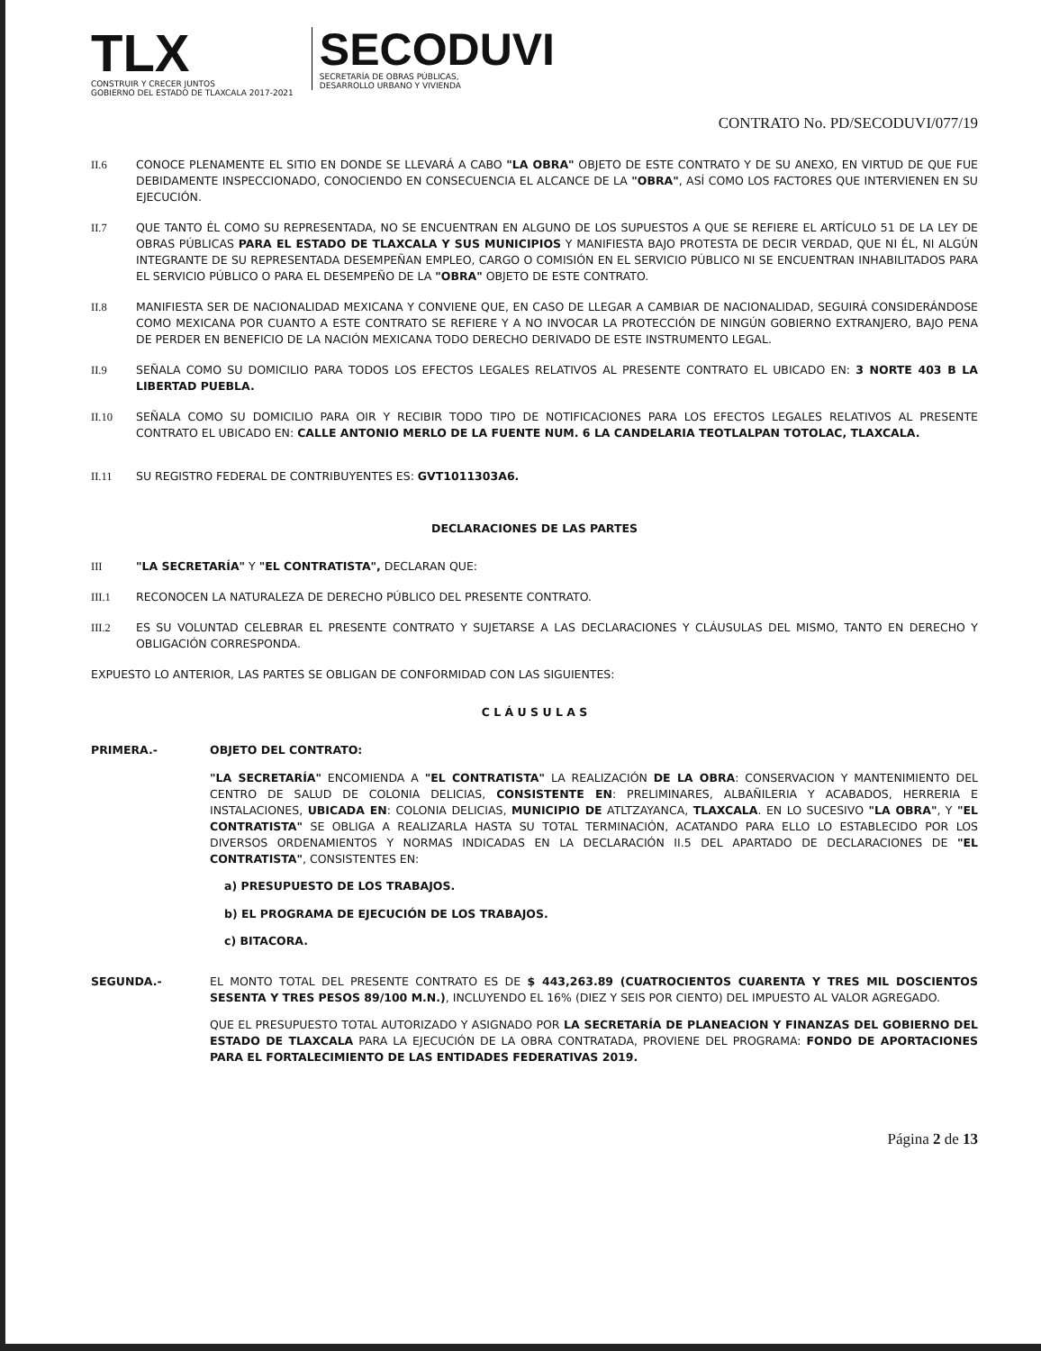TLX
CONSTRUIR Y CRECER JUNTOS
GOBIERNO DEL ESTADO DE TLAXCALA 2017-2021
SECODUVI
SECRETARÍA DE OBRAS PÚBLICAS,
DESARROLLO URBANO Y VIVIENDA
CONTRATO No. PD/SECODUVI/077/19
II.6 CONOCE PLENAMENTE EL SITIO EN DONDE SE LLEVARÁ A CABO "LA OBRA" OBJETO DE ESTE CONTRATO Y DE SU ANEXO, EN VIRTUD DE QUE FUE DEBIDAMENTE INSPECCIONADO, CONOCIENDO EN CONSECUENCIA EL ALCANCE DE LA "OBRA", ASÍ COMO LOS FACTORES QUE INTERVIENEN EN SU EJECUCIÓN.
II.7 QUE TANTO ÉL COMO SU REPRESENTADA, NO SE ENCUENTRAN EN ALGUNO DE LOS SUPUESTOS A QUE SE REFIERE EL ARTÍCULO 51 DE LA LEY DE OBRAS PÚBLICAS PARA EL ESTADO DE TLAXCALA Y SUS MUNICIPIOS Y MANIFIESTA BAJO PROTESTA DE DECIR VERDAD, QUE NI ÉL, NI ALGÚN INTEGRANTE DE SU REPRESENTADA DESEMPEÑAN EMPLEO, CARGO O COMISIÓN EN EL SERVICIO PÚBLICO NI SE ENCUENTRAN INHABILITADOS PARA EL SERVICIO PÚBLICO O PARA EL DESEMPEÑO DE LA "OBRA" OBJETO DE ESTE CONTRATO.
II.8 MANIFIESTA SER DE NACIONALIDAD MEXICANA Y CONVIENE QUE, EN CASO DE LLEGAR A CAMBIAR DE NACIONALIDAD, SEGUIRÁ CONSIDERÁNDOSE COMO MEXICANA POR CUANTO A ESTE CONTRATO SE REFIERE Y A NO INVOCAR LA PROTECCIÓN DE NINGÚN GOBIERNO EXTRANJERO, BAJO PENA DE PERDER EN BENEFICIO DE LA NACIÓN MEXICANA TODO DERECHO DERIVADO DE ESTE INSTRUMENTO LEGAL.
II.9 SEÑALA COMO SU DOMICILIO PARA TODOS LOS EFECTOS LEGALES RELATIVOS AL PRESENTE CONTRATO EL UBICADO EN: 3 NORTE 403 B LA LIBERTAD PUEBLA.
II.10 SEÑALA COMO SU DOMICILIO PARA OIR Y RECIBIR TODO TIPO DE NOTIFICACIONES PARA LOS EFECTOS LEGALES RELATIVOS AL PRESENTE CONTRATO EL UBICADO EN: CALLE ANTONIO MERLO DE LA FUENTE NUM. 6 LA CANDELARIA TEOTLALPAN TOTOLAC, TLAXCALA.
II.11 SU REGISTRO FEDERAL DE CONTRIBUYENTES ES: GVT1011303A6.
DECLARACIONES DE LAS PARTES
III "LA SECRETARÍA" Y "EL CONTRATISTA", DECLARAN QUE:
III.1 RECONOCEN LA NATURALEZA DE DERECHO PÚBLICO DEL PRESENTE CONTRATO.
III.2 ES SU VOLUNTAD CELEBRAR EL PRESENTE CONTRATO Y SUJETARSE A LAS DECLARACIONES Y CLÁUSULAS DEL MISMO, TANTO EN DERECHO Y OBLIGACIÓN CORRESPONDA.
EXPUESTO LO ANTERIOR, LAS PARTES SE OBLIGAN DE CONFORMIDAD CON LAS SIGUIENTES:
C L Á U S U L A S
PRIMERA.- OBJETO DEL CONTRATO:
"LA SECRETARÍA" ENCOMIENDA A "EL CONTRATISTA" LA REALIZACIÓN DE LA OBRA: CONSERVACION Y MANTENIMIENTO DEL CENTRO DE SALUD DE COLONIA DELICIAS, CONSISTENTE EN: PRELIMINARES, ALBAÑILERIA Y ACABADOS, HERRERIA E INSTALACIONES, UBICADA EN: COLONIA DELICIAS, MUNICIPIO DE ATLTZAYANCA, TLAXCALA. EN LO SUCESIVO "LA OBRA", Y "EL CONTRATISTA" SE OBLIGA A REALIZARLA HASTA SU TOTAL TERMINACIÓN, ACATANDO PARA ELLO LO ESTABLECIDO POR LOS DIVERSOS ORDENAMIENTOS Y NORMAS INDICADAS EN LA DECLARACIÓN II.5 DEL APARTADO DE DECLARACIONES DE "EL CONTRATISTA", CONSISTENTES EN:
a) PRESUPUESTO DE LOS TRABAJOS.
b) EL PROGRAMA DE EJECUCIÓN DE LOS TRABAJOS.
c) BITACORA.
SEGUNDA.- EL MONTO TOTAL DEL PRESENTE CONTRATO ES DE $ 443,263.89 (CUATROCIENTOS CUARENTA Y TRES MIL DOSCIENTOS SESENTA Y TRES PESOS 89/100 M.N.), INCLUYENDO EL 16% (DIEZ Y SEIS POR CIENTO) DEL IMPUESTO AL VALOR AGREGADO.
QUE EL PRESUPUESTO TOTAL AUTORIZADO Y ASIGNADO POR LA SECRETARÍA DE PLANEACION Y FINANZAS DEL GOBIERNO DEL ESTADO DE TLAXCALA PARA LA EJECUCIÓN DE LA OBRA CONTRATADA, PROVIENE DEL PROGRAMA: FONDO DE APORTACIONES PARA EL FORTALECIMIENTO DE LAS ENTIDADES FEDERATIVAS 2019.
Página 2 de 13